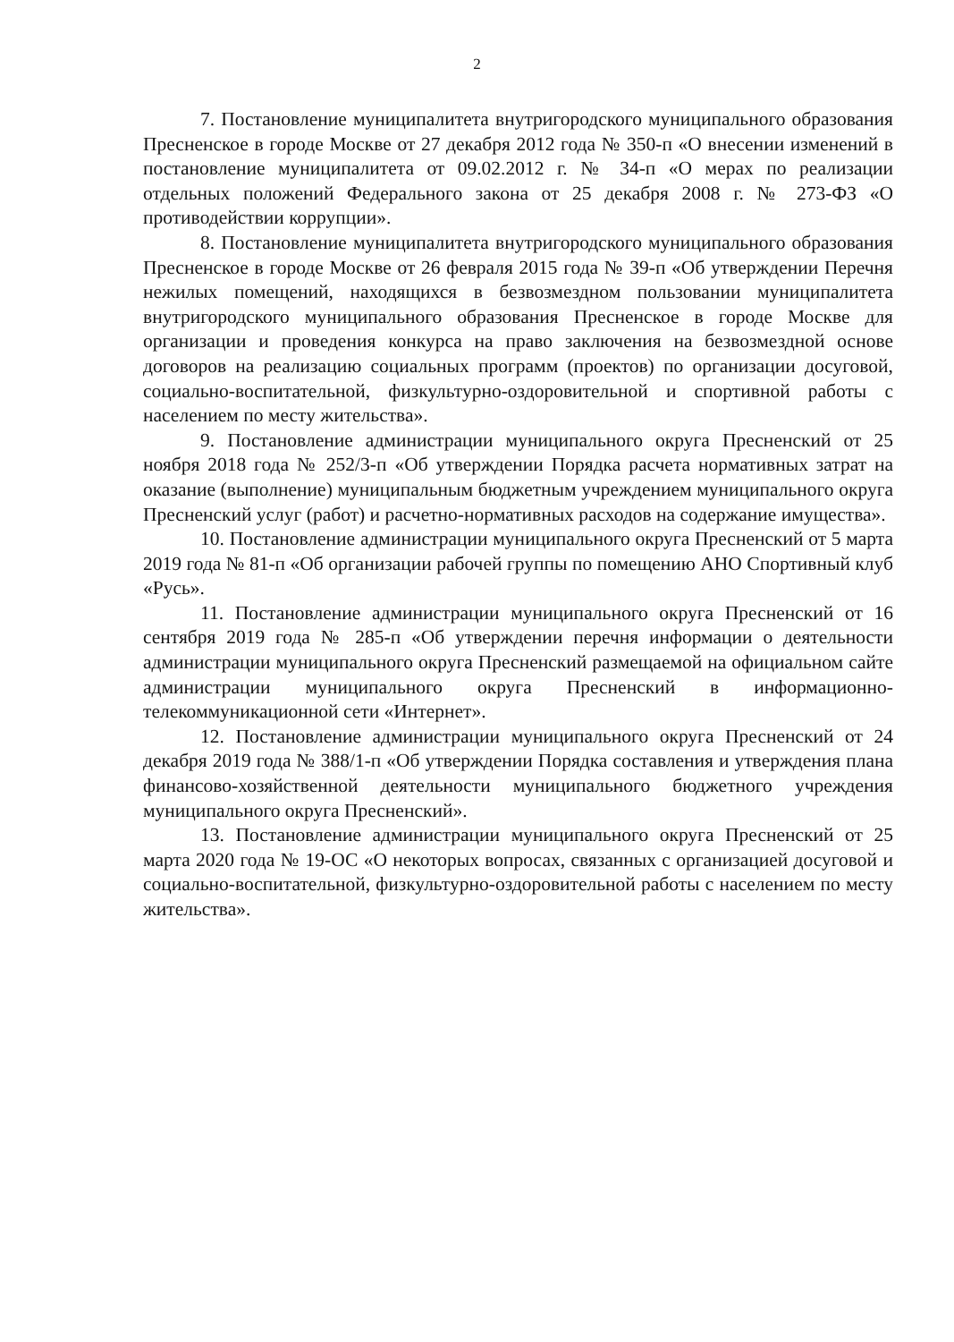2
7. Постановление муниципалитета внутригородского муниципального образования Пресненское в городе Москве от 27 декабря 2012 года № 350-п «О внесении изменений в постановление муниципалитета от 09.02.2012 г. № 34-п «О мерах по реализации отдельных положений Федерального закона от 25 декабря 2008 г. № 273-ФЗ «О противодействии коррупции».
8. Постановление муниципалитета внутригородского муниципального образования Пресненское в городе Москве от 26 февраля 2015 года № 39-п «Об утверждении Перечня нежилых помещений, находящихся в безвозмездном пользовании муниципалитета внутригородского муниципального образования Пресненское в городе Москве для организации и проведения конкурса на право заключения на безвозмездной основе договоров на реализацию социальных программ (проектов) по организации досуговой, социально-воспитательной, физкультурно-оздоровительной и спортивной работы с населением по месту жительства».
9. Постановление администрации муниципального округа Пресненский от 25 ноября 2018 года № 252/3-п «Об утверждении Порядка расчета нормативных затрат на оказание (выполнение) муниципальным бюджетным учреждением муниципального округа Пресненский услуг (работ) и расчетно-нормативных расходов на содержание имущества».
10. Постановление администрации муниципального округа Пресненский от 5 марта 2019 года № 81-п «Об организации рабочей группы по помещению АНО Спортивный клуб «Русь».
11. Постановление администрации муниципального округа Пресненский от 16 сентября 2019 года № 285-п «Об утверждении перечня информации о деятельности администрации муниципального округа Пресненский размещаемой на официальном сайте администрации муниципального округа Пресненский в информационно-телекоммуникационной сети «Интернет».
12. Постановление администрации муниципального округа Пресненский от 24 декабря 2019 года № 388/1-п «Об утверждении Порядка составления и утверждения плана финансово-хозяйственной деятельности муниципального бюджетного учреждения муниципального округа Пресненский».
13. Постановление администрации муниципального округа Пресненский от 25 марта 2020 года № 19-ОС «О некоторых вопросах, связанных с организацией досуговой и социально-воспитательной, физкультурно-оздоровительной работы с населением по месту жительства».